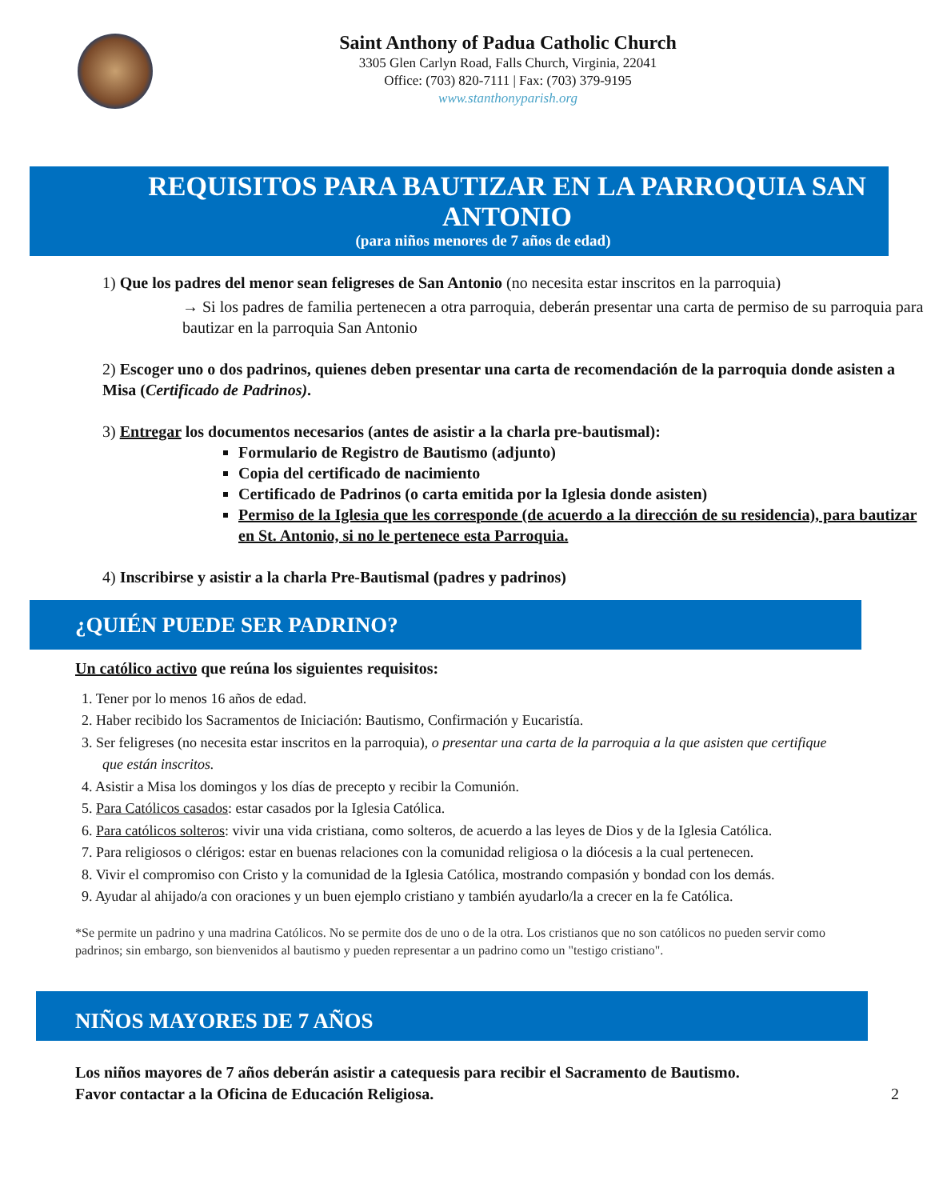Saint Anthony of Padua Catholic Church
3305 Glen Carlyn Road, Falls Church, Virginia, 22041
Office: (703) 820-7111 | Fax: (703) 379-9195
www.stanthonyparish.org
REQUISITOS PARA BAUTIZAR EN LA PARROQUIA SAN ANTONIO
(para niños menores de 7 años de edad)
1) Que los padres del menor sean feligreses de San Antonio (no necesita estar inscritos en la parroquia)
→ Si los padres de familia pertenecen a otra parroquia, deberán presentar una carta de permiso de su parroquia para bautizar en la parroquia San Antonio
2) Escoger uno o dos padrinos, quienes deben presentar una carta de recomendación de la parroquia donde asisten a Misa (Certificado de Padrinos).
3) Entregar los documentos necesarios (antes de asistir a la charla pre-bautismal):
Formulario de Registro de Bautismo (adjunto)
Copia del certificado de nacimiento
Certificado de Padrinos (o carta emitida por la Iglesia donde asisten)
Permiso de la Iglesia que les corresponde (de acuerdo a la dirección de su residencia), para bautizar en St. Antonio, si no le pertenece esta Parroquia.
4) Inscribirse y asistir a la charla Pre-Bautismal (padres y padrinos)
¿QUIÉN PUEDE SER PADRINO?
Un católico activo que reúna los siguientes requisitos:
1. Tener por lo menos 16 años de edad.
2. Haber recibido los Sacramentos de Iniciación: Bautismo, Confirmación y Eucaristía.
3. Ser feligreses (no necesita estar inscritos en la parroquia), o presentar una carta de la parroquia a la que asisten que certifique que están inscritos.
4. Asistir a Misa los domingos y los días de precepto y recibir la Comunión.
5. Para Católicos casados: estar casados por la Iglesia Católica.
6. Para católicos solteros: vivir una vida cristiana, como solteros, de acuerdo a las leyes de Dios y de la Iglesia Católica.
7. Para religiosos o clérigos: estar en buenas relaciones con la comunidad religiosa o la diócesis a la cual pertenecen.
8. Vivir el compromiso con Cristo y la comunidad de la Iglesia Católica, mostrando compasión y bondad con los demás.
9. Ayudar al ahijado/a con oraciones y un buen ejemplo cristiano y también ayudarlo/la a crecer en la fe Católica.
*Se permite un padrino y una madrina Católicos. No se permite dos de uno o de la otra. Los cristianos que no son católicos no pueden servir como padrinos; sin embargo, son bienvenidos al bautismo y pueden representar a un padrino como un "testigo cristiano".
NIÑOS MAYORES DE 7 AÑOS
Los niños mayores de 7 años deberán asistir a catequesis para recibir el Sacramento de Bautismo.
Favor contactar a la Oficina de Educación Religiosa. 2